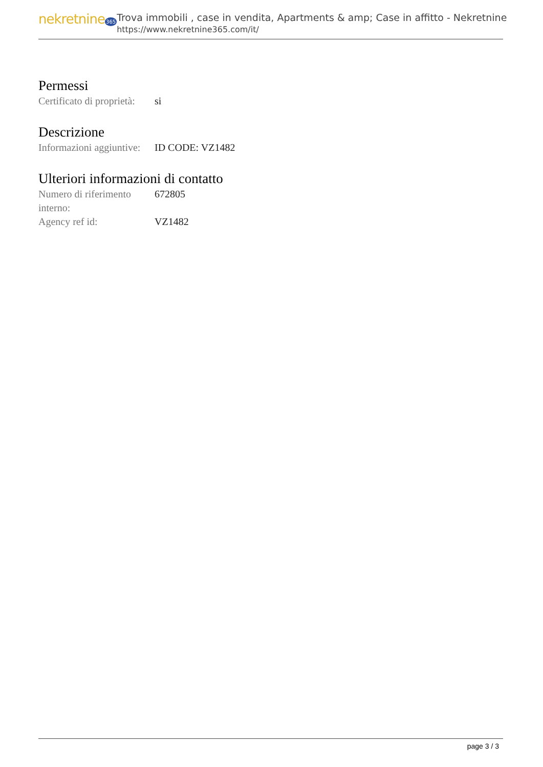nekretnine365
Trova immobili , case in vendita, Apartments & amp; Case in affitto - Nekretnine
https://www.nekretnine365.com/it/
Permessi
| Certificato di proprietà: | si |
Descrizione
| Informazioni aggiuntive: | ID CODE: VZ1482 |
Ulteriori informazioni di contatto
| Numero di riferimento interno: | 672805 |
| Agency ref id: | VZ1482 |
page 3 / 3